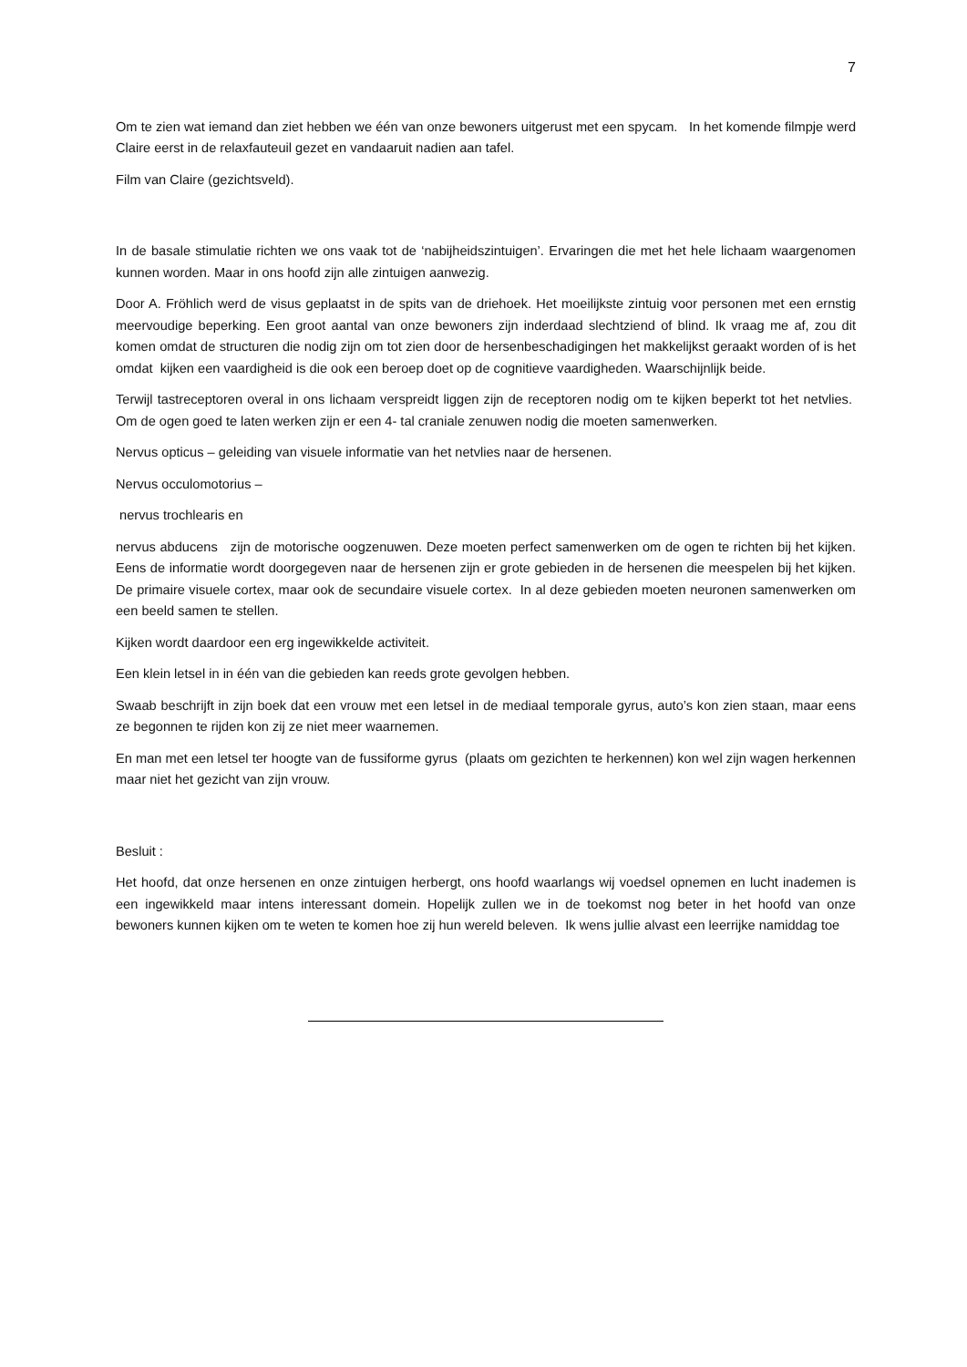7
Om te zien wat iemand dan ziet hebben we één van onze bewoners uitgerust met een spycam. In het komende filmpje werd Claire eerst in de relaxfauteuil gezet en vandaaruit nadien aan tafel.
Film van Claire (gezichtsveld).
In de basale stimulatie richten we ons vaak tot de ‘nabijheidszintuigen’. Ervaringen die met het hele lichaam waargenomen kunnen worden. Maar in ons hoofd zijn alle zintuigen aanwezig.
Door A. Fröhlich werd de visus geplaatst in de spits van de driehoek. Het moeilijkste zintuig voor personen met een ernstig meervoudige beperking. Een groot aantal van onze bewoners zijn inderdaad slechtziend of blind. Ik vraag me af, zou dit komen omdat de structuren die nodig zijn om tot zien door de hersenbeschadigingen het makkelijkst geraakt worden of is het omdat kijken een vaardigheid is die ook een beroep doet op de cognitieve vaardigheden. Waarschijnlijk beide.
Terwijl tastreceptoren overal in ons lichaam verspreidt liggen zijn de receptoren nodig om te kijken beperkt tot het netvlies. Om de ogen goed te laten werken zijn er een 4- tal craniale zenuwen nodig die moeten samenwerken.
Nervus opticus – geleiding van visuele informatie van het netvlies naar de hersenen.
Nervus occulomotorius –
nervus trochlearis en
nervus abducens zijn de motorische oogzenuwen. Deze moeten perfect samenwerken om de ogen te richten bij het kijken. Eens de informatie wordt doorgegeven naar de hersenen zijn er grote gebieden in de hersenen die meespelen bij het kijken. De primaire visuele cortex, maar ook de secundaire visuele cortex. In al deze gebieden moeten neuronen samenwerken om een beeld samen te stellen.
Kijken wordt daardoor een erg ingewikkelde activiteit.
Een klein letsel in in één van die gebieden kan reeds grote gevolgen hebben.
Swaab beschrijft in zijn boek dat een vrouw met een letsel in de mediaal temporale gyrus, auto’s kon zien staan, maar eens ze begonnen te rijden kon zij ze niet meer waarnemen.
En man met een letsel ter hoogte van de fussiforme gyrus (plaats om gezichten te herkennen) kon wel zijn wagen herkennen maar niet het gezicht van zijn vrouw.
Besluit :
Het hoofd, dat onze hersenen en onze zintuigen herbergt, ons hoofd waarlangs wij voedsel opnemen en lucht inademen is een ingewikkeld maar intens interessant domein. Hopelijk zullen we in de toekomst nog beter in het hoofd van onze bewoners kunnen kijken om te weten te komen hoe zij hun wereld beleven. Ik wens jullie alvast een leerrijke namiddag toe